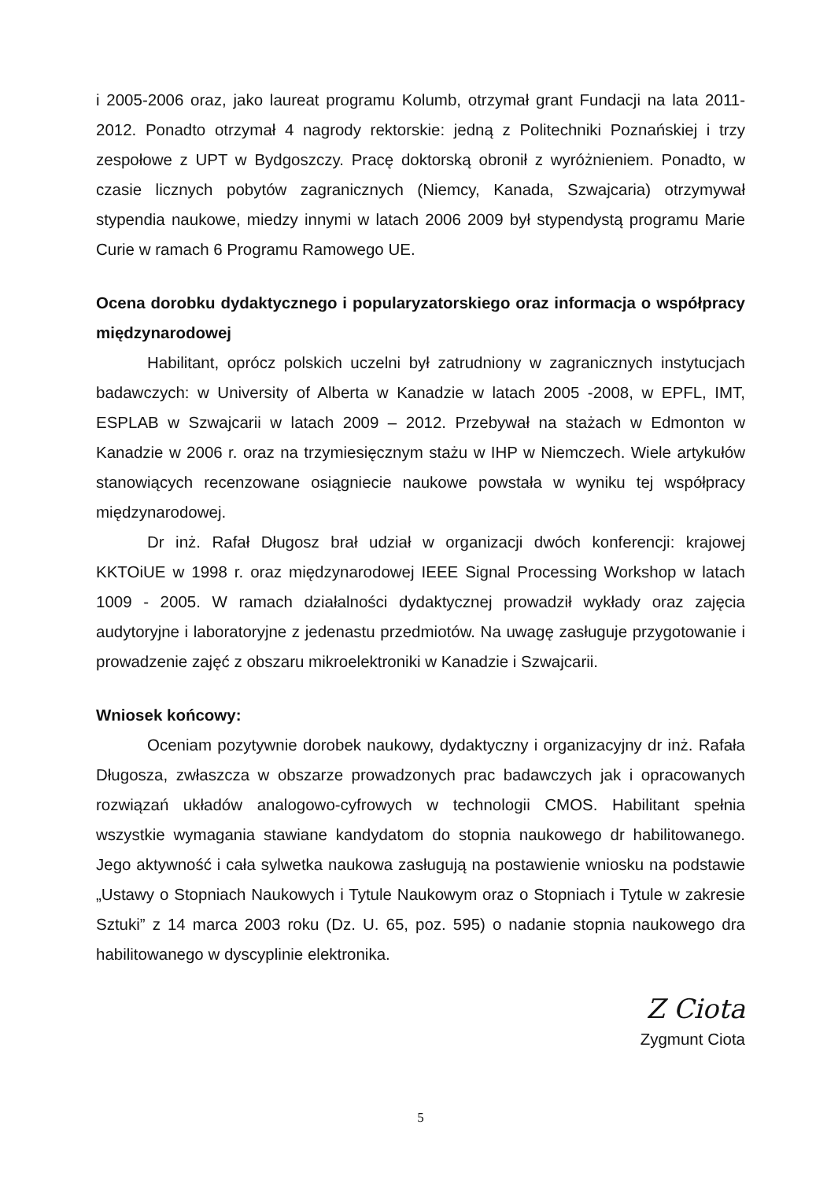i 2005-2006 oraz, jako laureat programu Kolumb, otrzymał grant Fundacji na lata 2011-2012. Ponadto otrzymał 4 nagrody rektorskie: jedną z Politechniki Poznańskiej i trzy zespołowe z UPT w Bydgoszczy. Pracę doktorską obronił z wyróżnieniem. Ponadto, w czasie licznych pobytów zagranicznych (Niemcy, Kanada, Szwajcaria) otrzymywał stypendia naukowe, miedzy innymi w latach 2006 2009 był stypendystą programu Marie Curie w ramach 6 Programu Ramowego UE.
Ocena dorobku dydaktycznego i popularyzatorskiego oraz informacja o współpracy międzynarodowej
Habilitant, oprócz polskich uczelni był zatrudniony w zagranicznych instytucjach badawczych: w University of Alberta w Kanadzie w latach 2005 -2008, w EPFL, IMT, ESPLAB w Szwajcarii w latach 2009 – 2012. Przebywał na stażach w Edmonton w Kanadzie w 2006 r. oraz na trzymiesięcznym stażu w IHP w Niemczech. Wiele artykułów stanowiących recenzowane osiągniecie naukowe powstała w wyniku tej współpracy międzynarodowej.
Dr inż. Rafał Długosz brał udział w organizacji dwóch konferencji: krajowej KKTOiUE w 1998 r. oraz międzynarodowej IEEE Signal Processing Workshop w latach 1009 - 2005. W ramach działalności dydaktycznej prowadził wykłady oraz zajęcia audytoryjne i laboratoryjne z jedenastu przedmiotów. Na uwagę zasługuje przygotowanie i prowadzenie zajęć z obszaru mikroelektroniki w Kanadzie i Szwajcarii.
Wniosek końcowy:
Oceniam pozytywnie dorobek naukowy, dydaktyczny i organizacyjny dr inż. Rafała Długosza, zwłaszcza w obszarze prowadzonych prac badawczych jak i opracowanych rozwiązań układów analogowo-cyfrowych w technologii CMOS. Habilitant spełnia wszystkie wymagania stawiane kandydatom do stopnia naukowego dr habilitowanego. Jego aktywność i cała sylwetka naukowa zasługują na postawienie wniosku na podstawie „Ustawy o Stopniach Naukowych i Tytule Naukowym oraz o Stopniach i Tytule w zakresie Sztuki” z 14 marca 2003 roku (Dz. U. 65, poz. 595) o nadanie stopnia naukowego dra habilitowanego w dyscyplinie elektronika.
Z Ciota
Zygmunt Ciota
5